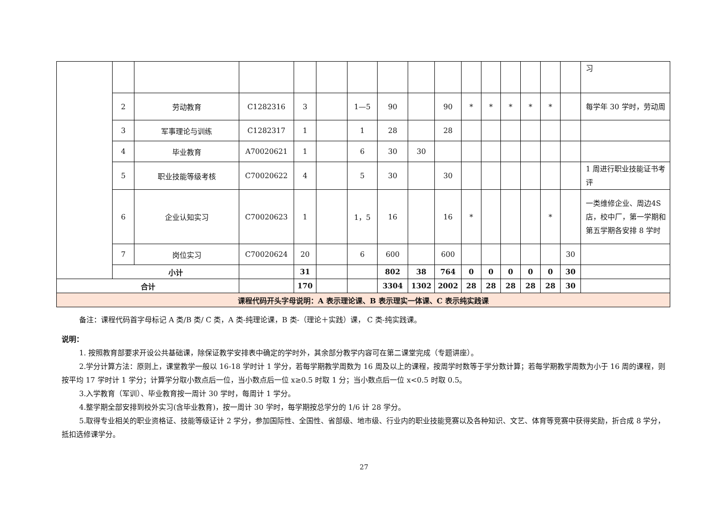| | | | | | | | | | | | | | | | | 习 |
| | 2 | 劳动教育 | C1282316 | 3 | | 1—5 | 90 | | 90 | * | * | * | * | * | | 每学年 30 学时，劳动周 |
| | 3 | 军事理论与训练 | C1282317 | 1 | | 1 | 28 | | 28 | | | | | | | |
| | 4 | 毕业教育 | A70020621 | 1 | | 6 | 30 | 30 | | | | | | | | |
| | 5 | 职业技能等级考核 | C70020622 | 4 | | 5 | 30 | | 30 | | | | | | | 1 周进行职业技能证书考评 |
| | 6 | 企业认知实习 | C70020623 | 1 | | 1，5 | 16 | | 16 | * | | | | * | | 一类维修企业、周边4S 店，校中厂，第一学期和第五学期各安排 8 学时 |
| | 7 | 岗位实习 | C70020624 | 20 | | 6 | 600 | | 600 | | | | | | 30 | |
| | 小计 | | | 31 | | | 802 | 38 | 764 | 0 | 0 | 0 | 0 | 0 | 30 | |
| 合计 | | | | 170 | | | 3304 | 1302 | 2002 | 28 | 28 | 28 | 28 | 28 | 30 | |
| 课程代码开头字母说明：A 表示理论课、B 表示理实一体课、C 表示纯实践课 | | | | | | | | | | | | | | | | |
备注：课程代码首字母标记 A 类/B 类/ C 类，A 类-纯理论课，B 类-（理论＋实践）课， C 类-纯实践课。
说明：
1. 按照教育部要求开设公共基础课，除保证教学安排表中确定的学时外，其余部分教学内容可在第二课堂完成（专题讲座）。
2.学分计算方法：原则上，课堂教学一般以 16-18 学时计 1 学分，若每学期教学周数为 16 周及以上的课程，按周学时数等于学分数计算；若每学期教学周数为小于 16 周的课程，则按平均 17 学时计 1 学分；计算学分取小数点后一位，当小数点后一位 x≥0.5 时取 1 分；当小数点后一位 x<0.5 时取 0.5。
3.入学教育（军训）、毕业教育按一周计 30 学时，每周计 1 学分。
4.整学期全部安排到校外实习(含毕业教育)，按一周计 30 学时，每学期按总学分的 1/6 计 28 学分。
5.取得专业相关的职业资格证、技能等级证计 2 学分，参加国际性、全国性、省部级、地市级、行业内的职业技能竞赛以及各种知识、文艺、体育等竞赛中获得奖励，折合成 8 学分，抵扣选修课学分。
27